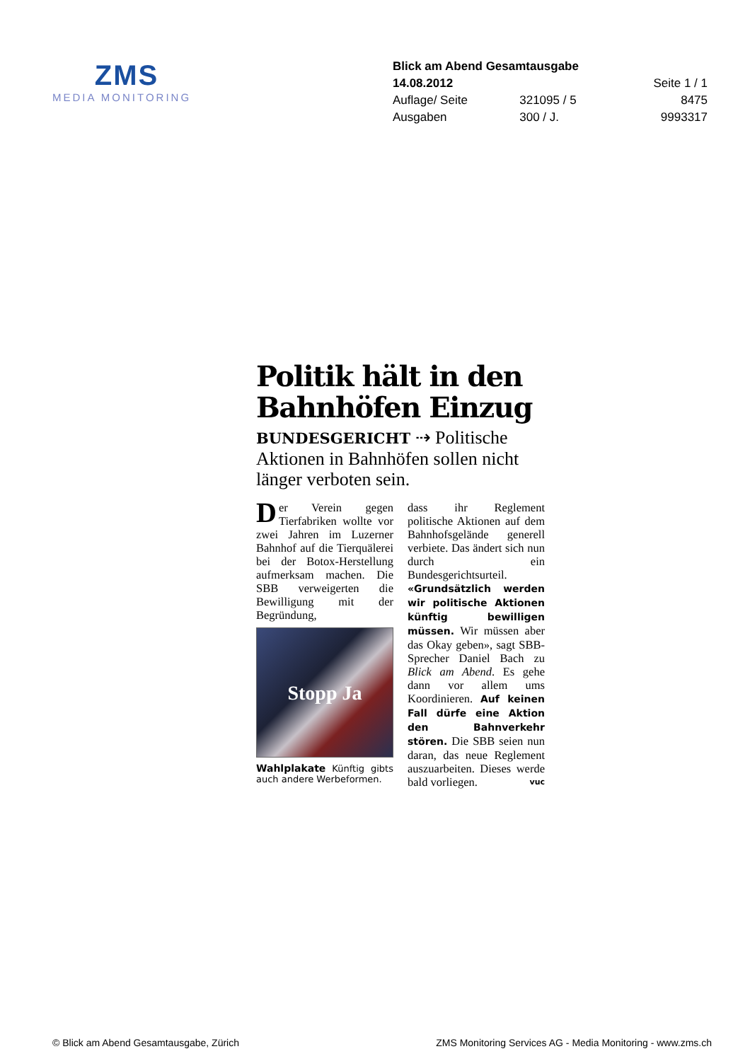ZMS
MEDIA MONITORING
| Blick am Abend Gesamtausgabe | | |
| 14.08.2012 | | Seite 1 / 1 |
| Auflage/ Seite | 321095 / 5 | 8475 |
| Ausgaben | 300 / J. | 9993317 |
Politik hält in den Bahnhöfen Einzug
BUNDESGERICHT ⇢ Politische Aktionen in Bahnhöfen sollen nicht länger verboten sein.
Der Verein gegen Tierfabriken wollte vor zwei Jahren im Luzerner Bahnhof auf die Tierquälerei bei der Botox-Herstellung aufmerksam machen. Die SBB verweigerten die Bewilligung mit der Begründung,
Stopp Ja
Wahlplakate Künftig gibts auch andere Werbeformen.
dass ihr Reglement politische Aktionen auf dem Bahnhofsgelände generell verbiete. Das ändert sich nun durch ein Bundesgerichtsurteil. «Grundsätzlich werden wir politische Aktionen künftig bewilligen müssen. Wir müssen aber das Okay geben», sagt SBB-Sprecher Daniel Bach zu Blick am Abend. Es gehe dann vor allem ums Koordinieren. Auf keinen Fall dürfe eine Aktion den Bahnverkehr stören. Die SBB seien nun daran, das neue Reglement auszuarbeiten. Dieses werde bald vorliegen. vuc
© Blick am Abend Gesamtausgabe, Zürich ZMS Monitoring Services AG - Media Monitoring - www.zms.ch